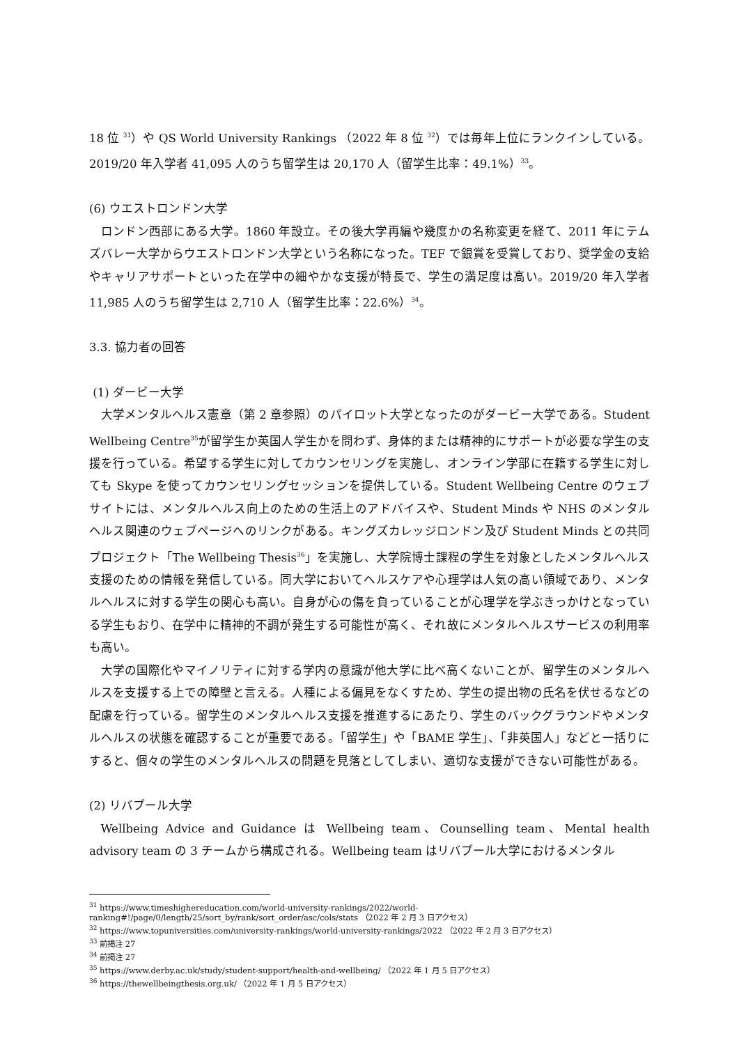18 位 <sup>31</sup>）や QS World University Rankings （2022 年 8 位 <sup>32</sup>）では毎年上位にランクインしている。2019/20 年入学者 41,095 人のうち留学生は 20,170 人（留学生比率：49.1%）<sup>33</sup>。
(6) ウエストロンドン大学
ロンドン西部にある大学。1860 年設立。その後大学再編や幾度かの名称変更を経て、2011 年にテムズバレー大学からウエストロンドン大学という名称になった。TEF で銀賞を受賞しており、奨学金の支給やキャリアサポートといった在学中の細やかな支援が特長で、学生の満足度は高い。2019/20 年入学者 11,985 人のうち留学生は 2,710 人（留学生比率：22.6%）<sup>34</sup>。
3.3. 協力者の回答
(1) ダービー大学
大学メンタルヘルス憲章（第 2 章参照）のパイロット大学となったのがダービー大学である。Student Wellbeing Centre<sup>35</sup>が留学生か英国人学生かを問わず、身体的または精神的にサポートが必要な学生の支援を行っている。希望する学生に対してカウンセリングを実施し、オンライン学部に在籍する学生に対しても Skype を使ってカウンセリングセッションを提供している。Student Wellbeing Centre のウェブサイトには、メンタルヘルス向上のための生活上のアドバイスや、Student Minds や NHS のメンタルヘルス関連のウェブページへのリンクがある。キングズカレッジロンドン及び Student Minds との共同プロジェクト「The Wellbeing Thesis<sup>36</sup>」を実施し、大学院博士課程の学生を対象としたメンタルヘルス支援のための情報を発信している。同大学においてヘルスケアや心理学は人気の高い領域であり、メンタルヘルスに対する学生の関心も高い。自身が心の傷を負っていることが心理学を学ぶきっかけとなっている学生もおり、在学中に精神的不調が発生する可能性が高く、それ故にメンタルヘルスサービスの利用率も高い。
大学の国際化やマイノリティに対する学内の意識が他大学に比べ高くないことが、留学生のメンタルヘルスを支援する上での障壁と言える。人種による偏見をなくすため、学生の提出物の氏名を伏せるなどの配慮を行っている。留学生のメンタルヘルス支援を推進するにあたり、学生のバックグラウンドやメンタルヘルスの状態を確認することが重要である。「留学生」や「BAME 学生」、「非英国人」などと一括りにすると、個々の学生のメンタルヘルスの問題を見落としてしまい、適切な支援ができない可能性がある。
(2) リバプール大学
Wellbeing Advice and Guidance は Wellbeing team、Counselling team、Mental health advisory team の 3 チームから構成される。Wellbeing team はリバプール大学におけるメンタル
<sup>31</sup> https://www.timeshighereducation.com/world-university-rankings/2022/world-ranking#!/page/0/length/25/sort_by/rank/sort_order/asc/cols/stats （2022 年 2 月 3 日アクセス）
<sup>32</sup> https://www.topuniversities.com/university-rankings/world-university-rankings/2022 （2022 年 2 月 3 日アクセス）
<sup>33</sup> 前掲注 27
<sup>34</sup> 前掲注 27
<sup>35</sup> https://www.derby.ac.uk/study/student-support/health-and-wellbeing/ （2022 年 1 月 5 日アクセス）
<sup>36</sup> https://thewellbeingthesis.org.uk/ （2022 年 1 月 5 日アクセス）